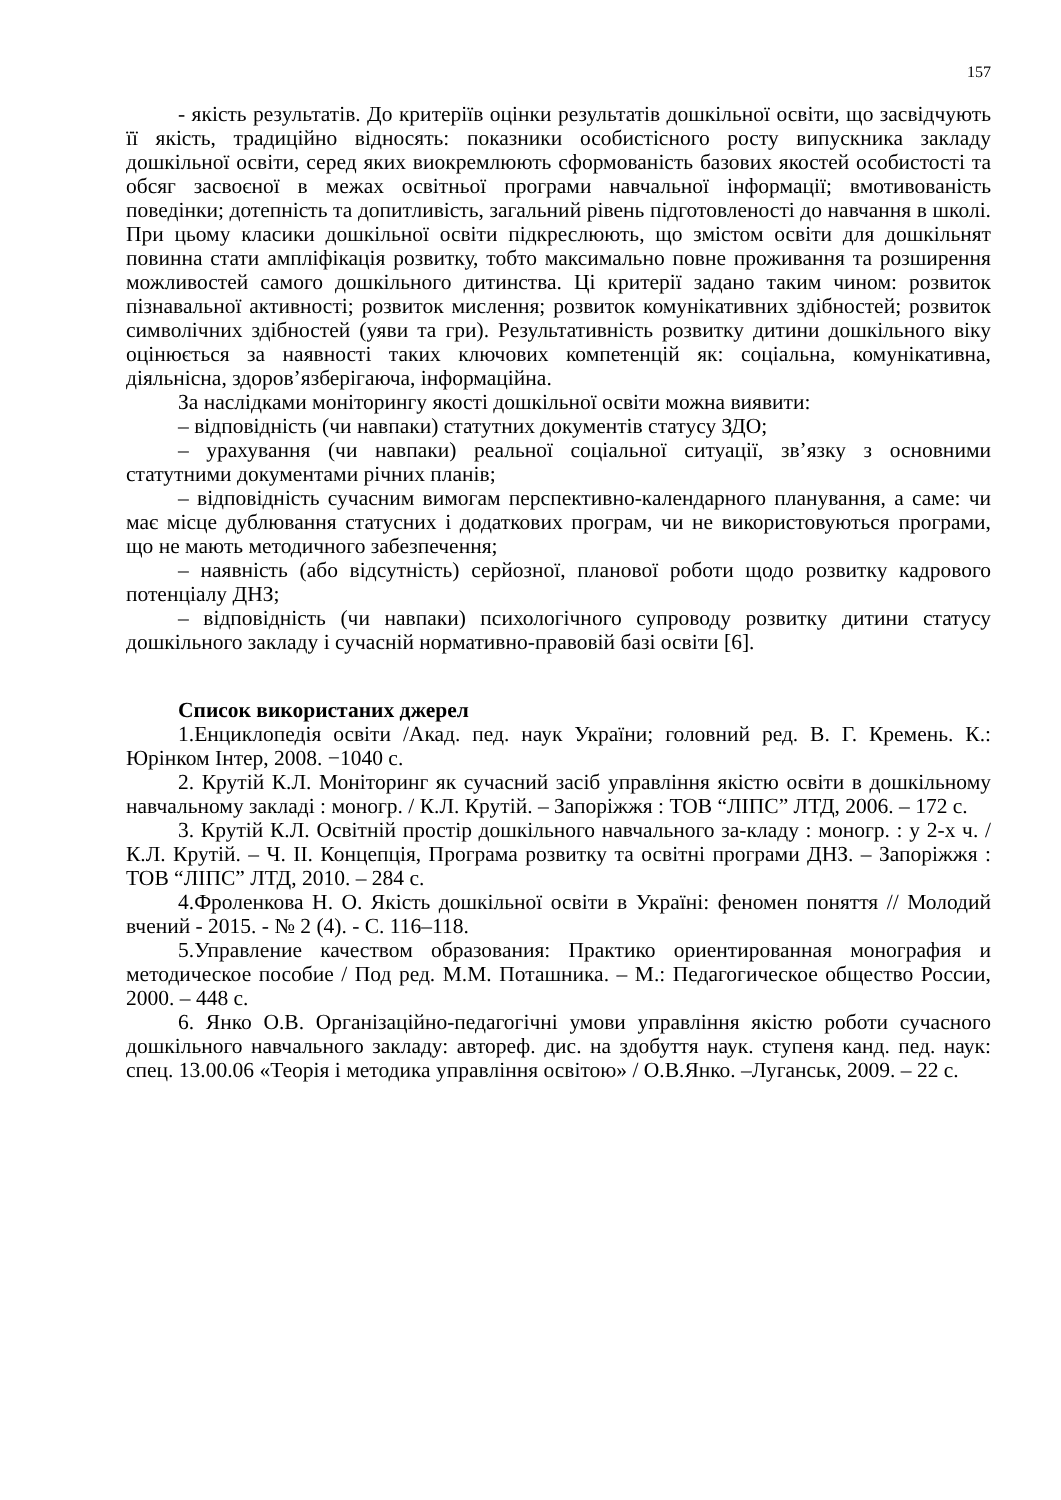157
- якість результатів. До критеріїв оцінки результатів дошкільної освіти, що засвідчують її якість, традиційно відносять: показники особистісного росту випускника закладу дошкільної освіти, серед яких виокремлюють сформованість базових якостей особистості та обсяг засвоєної в межах освітньої програми навчальної інформації; вмотивованість поведінки; дотепність та допитливість, загальний рівень підготовленості до навчання в школі. При цьому класики дошкільної освіти підкреслюють, що змістом освіти для дошкільнят повинна стати ампліфікація розвитку, тобто максимально повне проживання та розширення можливостей самого дошкільного дитинства. Ці критерії задано таким чином: розвиток пізнавальної активності; розвиток мислення; розвиток комунікативних здібностей; розвиток символічних здібностей (уяви та гри). Результативність розвитку дитини дошкільного віку оцінюється за наявності таких ключових компетенцій як: соціальна, комунікативна, діяльнісна, здоров’язберігаюча, інформаційна.
За наслідками моніторингу якості дошкільної освіти можна виявити:
– відповідність (чи навпаки) статутних документів статусу ЗДО;
– урахування (чи навпаки) реальної соціальної ситуації, зв’язку з основними статутними документами річних планів;
– відповідність сучасним вимогам перспективно-календарного планування, а саме: чи має місце дублювання статусних і додаткових програм, чи не використовуються програми, що не мають методичного забезпечення;
– наявність (або відсутність) серйозної, планової роботи щодо розвитку кадрового потенціалу ДНЗ;
– відповідність (чи навпаки) психологічного супроводу розвитку дитини статусу дошкільного закладу і сучасній нормативно-правовій базі освіти [6].
Список використаних джерел
1.Енциклопедія освіти /Акад. пед. наук України; головний ред. В. Г. Кремень. К.: Юрінком Інтер, 2008. −1040 с.
2. Крутій К.Л. Моніторинг як сучасний засіб управління якістю освіти в дошкільному навчальному закладі : моногр. / К.Л. Крутій. – Запоріжжя : ТОВ “ЛІПС” ЛТД, 2006. – 172 с.
3. Крутій К.Л. Освітній простір дошкільного навчального за-кладу : моногр. : у 2-х ч. / К.Л. Крутій. – Ч. ІІ. Концепція, Програма розвитку та освітні програми ДНЗ. – Запоріжжя : ТОВ “ЛІПС” ЛТД, 2010. – 284 с.
4.Фроленкова Н. О. Якість дошкільної освіти в Україні: феномен поняття // Молодий вчений - 2015. - № 2 (4). - С. 116–118.
5.Управление качеством образования: Практико ориентированная монография и методическое пособие / Под ред. М.М. Поташника. – М.: Педагогическое общество России, 2000. – 448 с.
6. Янко О.В. Організаційно-педагогічні умови управління якістю роботи сучасного дошкільного навчального закладу: автореф. дис. на здобуття наук. ступеня канд. пед. наук: спец. 13.00.06 «Теорія і методика управління освітою» / О.В.Янко. –Луганськ, 2009. – 22 с.